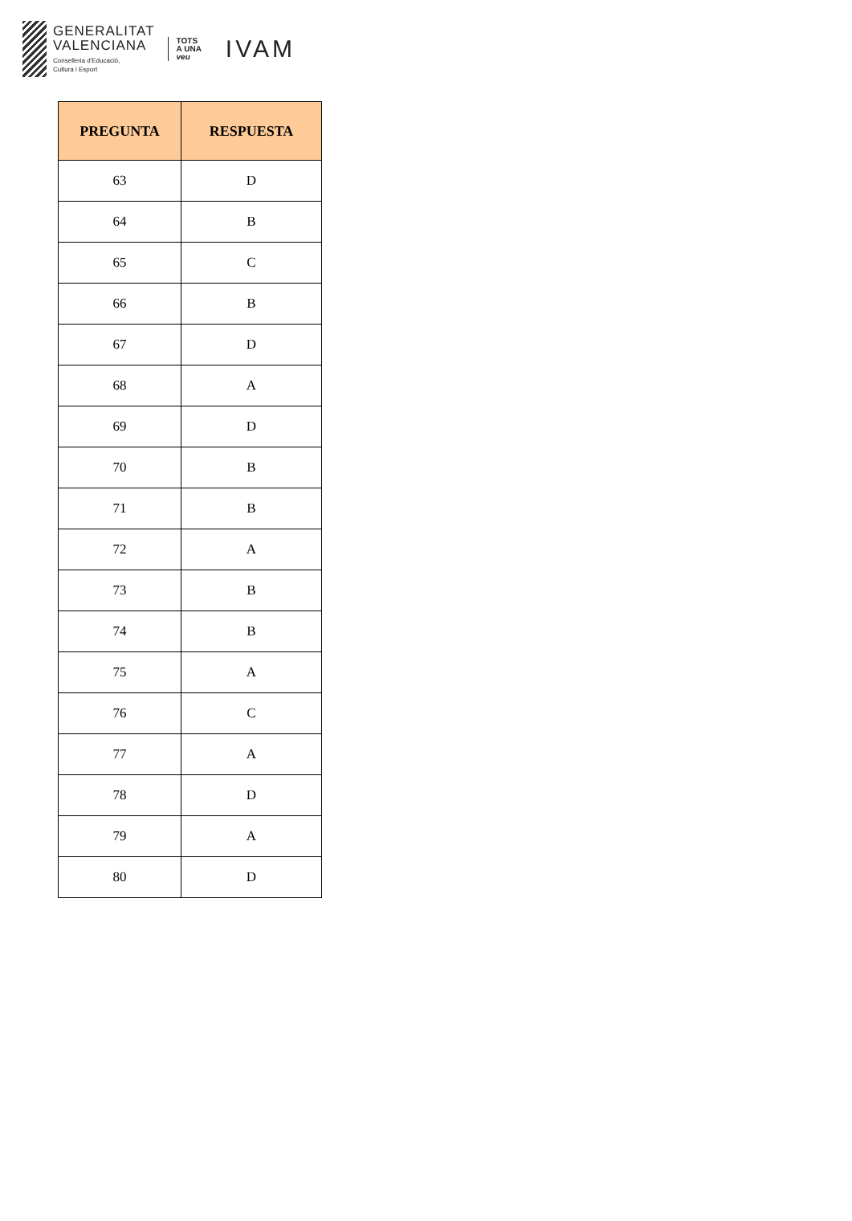GENERALITAT
VALENCIANA
Conselleria d'Educació,
Cultura i Esport
TOTS
A UNA
veu
IVAM
| PREGUNTA | RESPUESTA |
| --- | --- |
| 63 | D |
| 64 | B |
| 65 | C |
| 66 | B |
| 67 | D |
| 68 | A |
| 69 | D |
| 70 | B |
| 71 | B |
| 72 | A |
| 73 | B |
| 74 | B |
| 75 | A |
| 76 | C |
| 77 | A |
| 78 | D |
| 79 | A |
| 80 | D |